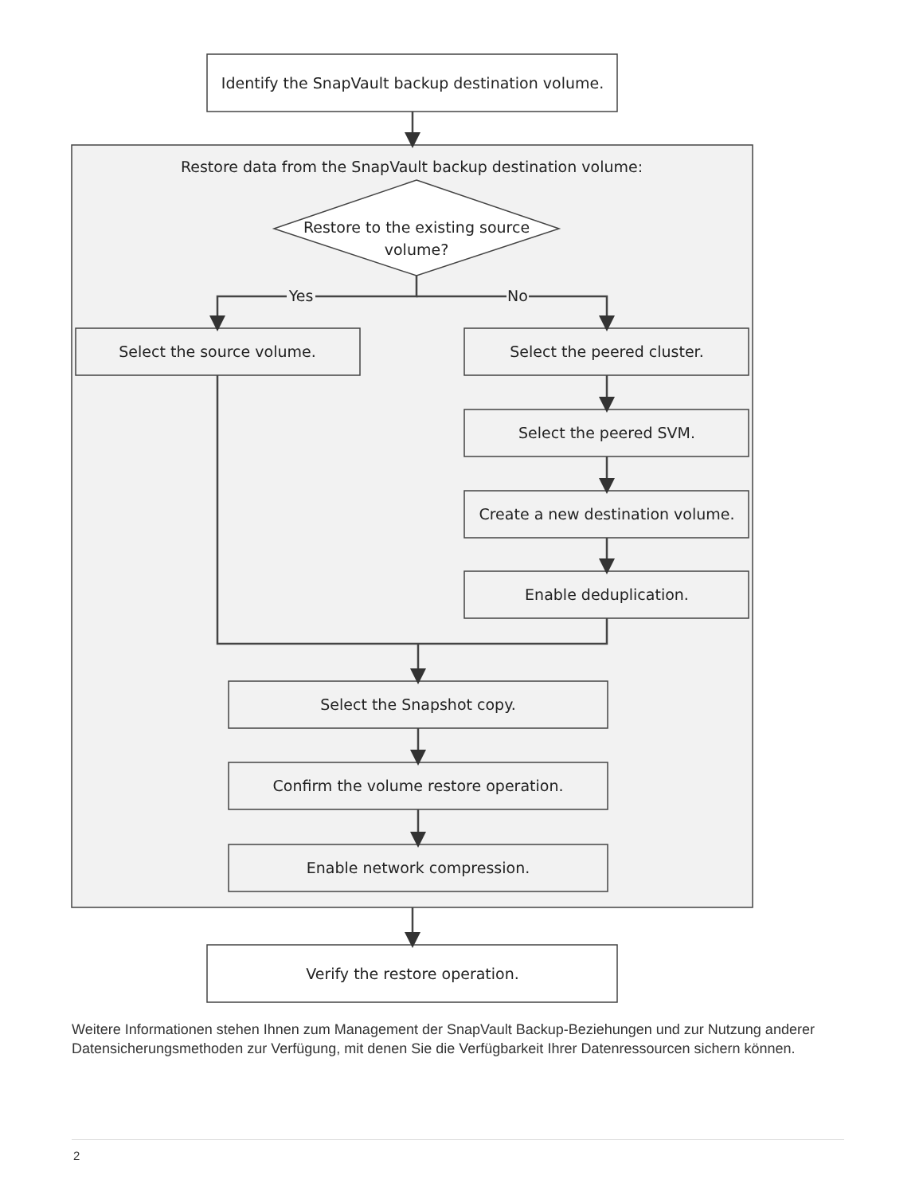Identify the SnapVault backup destination volume.
Restore data from the SnapVault backup destination volume:
Restore to the existing source
volume?
Yes
No
Select the source volume.
Select the peered cluster.
Select the peered SVM.
Create a new destination volume.
Enable deduplication.
Select the Snapshot copy.
Confirm the volume restore operation.
Enable network compression.
Verify the restore operation.
Weitere Informationen stehen Ihnen zum Management der SnapVault Backup-Beziehungen und zur Nutzung anderer Datensicherungsmethoden zur Verfügung, mit denen Sie die Verfügbarkeit Ihrer Datenressourcen sichern können.
2